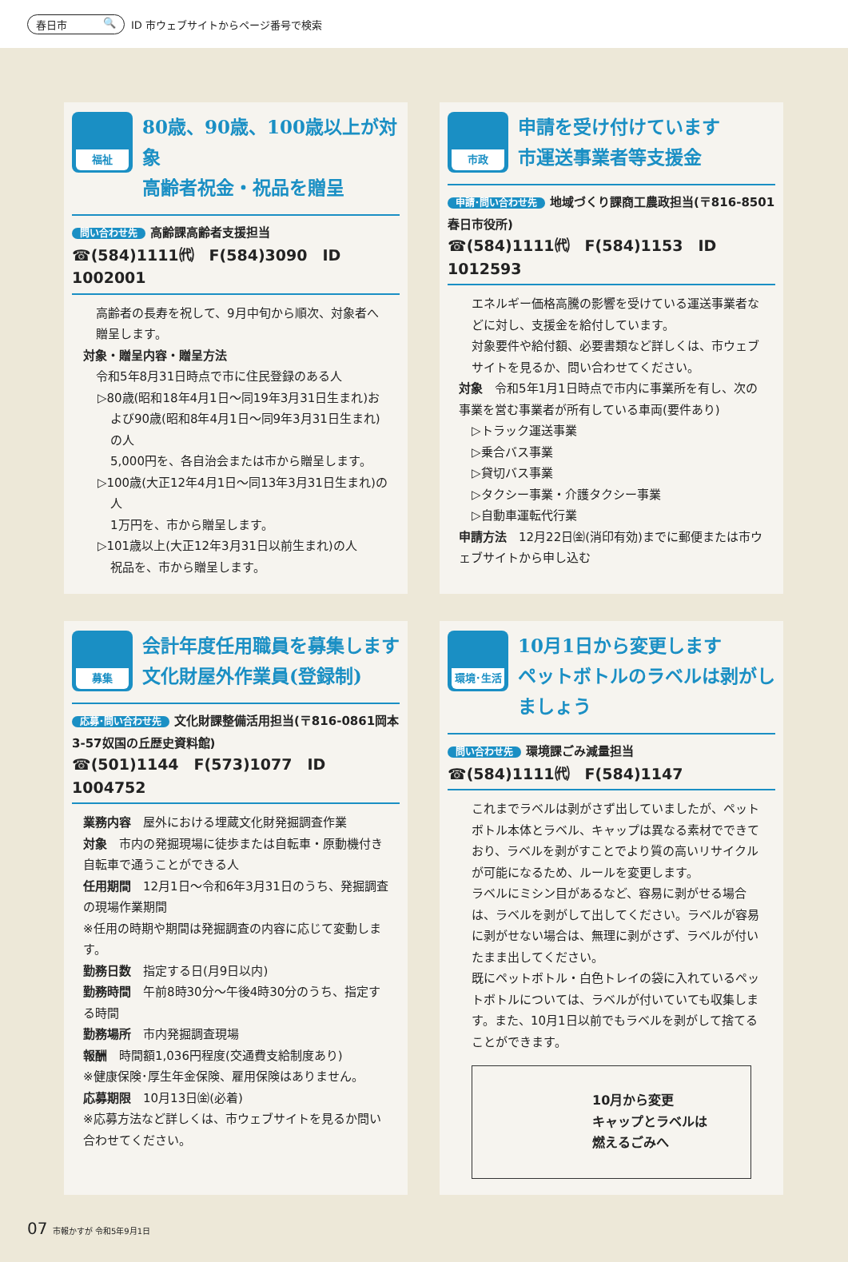春日市 🔍
ID 市ウェブサイトからページ番号で検索
福祉
80歳、90歳、100歳以上が対象
高齢者祝金・祝品を贈呈
問い合わせ先 高齢課高齢者支援担当
☎(584)1111㈹　F(584)3090　ID 1002001
高齢者の長寿を祝して、9月中旬から順次、対象者へ贈呈します。
対象・贈呈内容・贈呈方法
令和5年8月31日時点で市に住民登録のある人
▷80歳(昭和18年4月1日～同19年3月31日生まれ)および90歳(昭和8年4月1日～同9年3月31日生まれ)の人
5,000円を、各自治会または市から贈呈します。
▷100歳(大正12年4月1日～同13年3月31日生まれ)の人
1万円を、市から贈呈します。
▷101歳以上(大正12年3月31日以前生まれ)の人
祝品を、市から贈呈します。
市政
申請を受け付けています
市運送事業者等支援金
申請･問い合わせ先 地域づくり課商工農政担当(〒816-8501春日市役所)
☎(584)1111㈹　F(584)1153　ID 1012593
エネルギー価格高騰の影響を受けている運送事業者などに対し、支援金を給付しています。
対象要件や給付額、必要書類など詳しくは、市ウェブサイトを見るか、問い合わせてください。
対象　令和5年1月1日時点で市内に事業所を有し、次の事業を営む事業者が所有している車両(要件あり)
▷トラック運送事業
▷乗合バス事業
▷貸切バス事業
▷タクシー事業・介護タクシー事業
▷自動車運転代行業
申請方法　12月22日㈮(消印有効)までに郵便または市ウェブサイトから申し込む
募集
会計年度任用職員を募集します
文化財屋外作業員(登録制)
応募･問い合わせ先 文化財課整備活用担当(〒816-0861岡本3-57奴国の丘歴史資料館)
☎(501)1144　F(573)1077　ID 1004752
業務内容　屋外における埋蔵文化財発掘調査作業
対象　市内の発掘現場に徒歩または自転車・原動機付き自転車で通うことができる人
任用期間　12月1日～令和6年3月31日のうち、発掘調査の現場作業期間
※任用の時期や期間は発掘調査の内容に応じて変動します。
勤務日数　指定する日(月9日以内)
勤務時間　午前8時30分～午後4時30分のうち、指定する時間
勤務場所　市内発掘調査現場
報酬　時間額1,036円程度(交通費支給制度あり)
※健康保険･厚生年金保険、雇用保険はありません。
応募期限　10月13日㈮(必着)
※応募方法など詳しくは、市ウェブサイトを見るか問い合わせてください。
環境･生活
10月1日から変更します
ペットボトルのラベルは剥がしましょう
問い合わせ先 環境課ごみ減量担当
☎(584)1111㈹　F(584)1147
これまでラベルは剥がさず出していましたが、ペットボトル本体とラベル、キャップは異なる素材でできており、ラベルを剥がすことでより質の高いリサイクルが可能になるため、ルールを変更します。
ラベルにミシン目があるなど、容易に剥がせる場合は、ラベルを剥がして出してください。ラベルが容易に剥がせない場合は、無理に剥がさず、ラベルが付いたまま出してください。
既にペットボトル・白色トレイの袋に入れているペットボトルについては、ラベルが付いていても収集します。また、10月1日以前でもラベルを剥がして捨てることができます。
10月から変更
キャップとラベルは
燃えるごみへ
07 市報かすが 令和5年9月1日